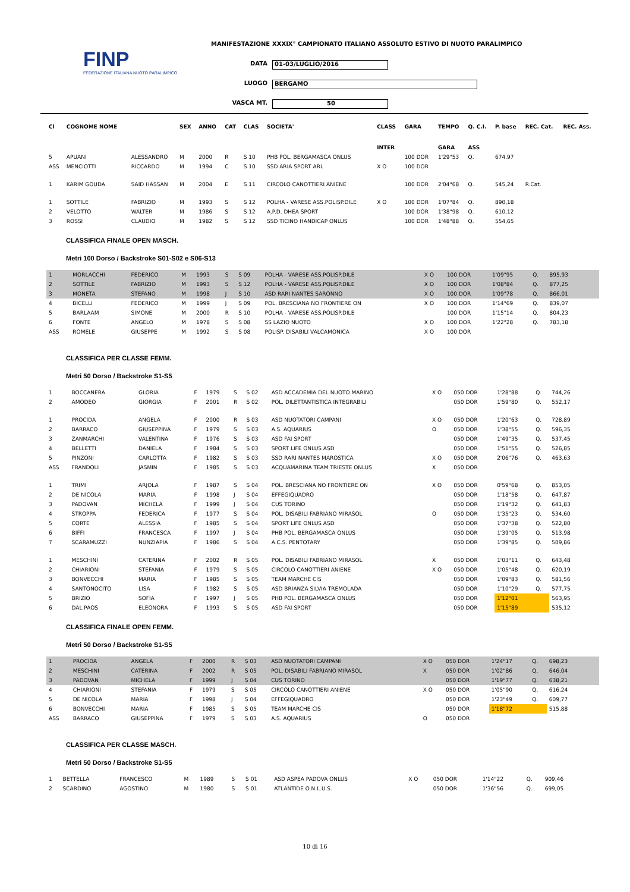FINP
FEDERAZIONE ITALIANA NUOTO PARALIMPICO
MANIFESTAZIONE XXXIX° CAMPIONATO ITALIANO ASSOLUTO ESTIVO DI NUOTO PARALIMPICO
DATA 01-03/LUGLIO/2016
LUOGO BERGAMO
VASCA MT. 50
| Cl | COGNOME NOME | | SEX | ANNO | CAT | CLAS | SOCIETA' | CLASS | GARA | TEMPO | Q. C.I. | P. base | REC. Cat. | REC. Ass. |
| --- | --- | --- | --- | --- | --- | --- | --- | --- | --- | --- | --- | --- | --- | --- |
| | | | | | | | | INTER | | GARA | ASS | | | |
| 5 | APUANI | ALESSANDRO | M | 2000 | R | S 10 | PHB POL. BERGAMASCA ONLUS | | 100 DOR | 1'29"53 | Q. | 674,97 | | |
| ASS | MENCIOTTI | RICCARDO | M | 1994 | C | S 10 | SSD ARIA SPORT ARL | X O | 100 DOR | | | | | |
| 1 | KARIM GOUDA | SAID HASSAN | M | 2004 | E | S 11 | CIRCOLO CANOTTIERI ANIENE | | 100 DOR | 2'04"68 | Q. | 545,24 | R.Cat. | |
| 1 | SOTTILE | FABRIZIO | M | 1993 | S | S 12 | POLHA - VARESE ASS.POLISP.DILE | X O | 100 DOR | 1'07"84 | Q. | 890,18 | | |
| 2 | VELOTTO | WALTER | M | 1986 | S | S 12 | A.P.D. DHEA SPORT | | 100 DOR | 1'38"98 | Q. | 610,12 | | |
| 3 | ROSSI | CLAUDIO | M | 1982 | S | S 12 | SSD TICINO HANDICAP ONLUS | | 100 DOR | 1'48"88 | Q. | 554,65 | | |
CLASSIFICA FINALE OPEN MASCH.
Metri 100 Dorso / Backstroke S01-S02 e S06-S13
| 1 | MORLACCHI | FEDERICO | M | 1993 | S | S 09 | POLHA - VARESE ASS.POLISP.DILE | X O | 100 DOR | 1'09"95 | Q. | 895,93 | | |
| 2 | SOTTILE | FABRIZIO | M | 1993 | S | S 12 | POLHA - VARESE ASS.POLISP.DILE | X O | 100 DOR | 1'08"84 | Q. | 877,25 | | |
| 3 | MONETA | STEFANO | M | 1998 | J | S 10 | ASD RARI NANTES SARONNO | X O | 100 DOR | 1'09"78 | Q. | 866,01 | | |
| 4 | BICELLI | FEDERICO | M | 1999 | J | S 09 | POL. BRESCIANA NO FRONTIERE ON | X O | 100 DOR | 1'14"69 | Q. | 839,07 | | |
| 5 | BARLAAM | SIMONE | M | 2000 | R | S 10 | POLHA - VARESE ASS.POLISP.DILE | | 100 DOR | 1'15"14 | Q. | 804,23 | | |
| 6 | FONTE | ANGELO | M | 1978 | S | S 08 | SS LAZIO NUOTO | X O | 100 DOR | 1'22"28 | Q. | 783,18 | | |
| ASS | ROMELE | GIUSEPPE | M | 1992 | S | S 08 | POLISP. DISABILI VALCAMONICA | X O | 100 DOR | | | | | |
CLASSIFICA PER CLASSE FEMM.
Metri 50 Dorso / Backstroke S1-S5
| 1 | BOCCANERA | GLORIA | F | 1979 | S | S 02 | ASD ACCADEMIA DEL NUOTO MARINO | X O | 050 DOR | 1'28"88 | Q. | 744,26 | | |
| 2 | AMODEO | GIORGIA | F | 2001 | R | S 02 | POL. DILETTANTISTICA INTEGRABILI | | 050 DOR | 1'59"80 | Q. | 552,17 | | |
| 1 | PROCIDA | ANGELA | F | 2000 | R | S 03 | ASD NUOTATORI CAMPANI | X O | 050 DOR | 1'20"63 | Q. | 728,89 | | |
| 2 | BARRACO | GIUSEPPINA | F | 1979 | S | S 03 | A.S. AQUARIUS | O | 050 DOR | 1'38"55 | Q. | 596,35 | | |
| 3 | ZANMARCHI | VALENTINA | F | 1976 | S | S 03 | ASD FAI SPORT | | 050 DOR | 1'49"35 | Q. | 537,45 | | |
| 4 | BELLETTI | DANIELA | F | 1984 | S | S 03 | SPORT LIFE ONLUS ASD | | 050 DOR | 1'51"55 | Q. | 526,85 | | |
| 5 | PINZONI | CARLOTTA | F | 1982 | S | S 03 | SSD RARI NANTES MAROSTICA | X O | 050 DOR | 2'06"76 | Q. | 463,63 | | |
| ASS | FRANDOLI | JASMIN | F | 1985 | S | S 03 | ACQUAMARINA TEAM TRIESTE ONLUS | X | 050 DOR | | | | | |
| 1 | TRIMI | ARJOLA | F | 1987 | S | S 04 | POL. BRESCIANA NO FRONTIERE ON | X O | 050 DOR | 0'59"68 | Q. | 853,05 | | |
| 2 | DE NICOLA | MARIA | F | 1998 | J | S 04 | EFFEGIQUADRO | | 050 DOR | 1'18"58 | Q. | 647,87 | | |
| 3 | PADOVAN | MICHELA | F | 1999 | J | S 04 | CUS TORINO | | 050 DOR | 1'19"32 | Q. | 641,83 | | |
| 4 | STROPPA | FEDERICA | F | 1977 | S | S 04 | POL. DISABILI FABRIANO MIRASOL | O | 050 DOR | 1'35"23 | Q. | 534,60 | | |
| 5 | CORTE | ALESSIA | F | 1985 | S | S 04 | SPORT LIFE ONLUS ASD | | 050 DOR | 1'37"38 | Q. | 522,80 | | |
| 6 | BIFFI | FRANCESCA | F | 1997 | J | S 04 | PHB POL. BERGAMASCA ONLUS | | 050 DOR | 1'39"05 | Q. | 513,98 | | |
| 7 | SCARAMUZZI | NUNZIAPIA | F | 1986 | S | S 04 | A.C.S. PENTOTARY | | 050 DOR | 1'39"85 | Q. | 509,86 | | |
| 1 | MESCHINI | CATERINA | F | 2002 | R | S 05 | POL. DISABILI FABRIANO MIRASOL | X | 050 DOR | 1'03"11 | Q. | 643,48 | | |
| 2 | CHIARIONI | STEFANIA | F | 1979 | S | S 05 | CIRCOLO CANOTTIERI ANIENE | X O | 050 DOR | 1'05"48 | Q. | 620,19 | | |
| 3 | BONVECCHI | MARIA | F | 1985 | S | S 05 | TEAM MARCHE CIS | | 050 DOR | 1'09"83 | Q. | 581,56 | | |
| 4 | SANTONOCITO | LISA | F | 1982 | S | S 05 | ASD BRIANZA SILVIA TREMOLADA | | 050 DOR | 1'10"29 | Q. | 577,75 | | |
| 5 | BRIZIO | SOFIA | F | 1997 | J | S 05 | PHB POL. BERGAMASCA ONLUS | | 050 DOR | 1'12"01 | | 563,95 | | |
| 6 | DAL PAOS | ELEONORA | F | 1993 | S | S 05 | ASD FAI SPORT | | 050 DOR | 1'15"89 | | 535,12 | | |
CLASSIFICA FINALE OPEN FEMM.
Metri 50 Dorso / Backstroke S1-S5
| 1 | PROCIDA | ANGELA | F | 2000 | R | S 03 | ASD NUOTATORI CAMPANI | X O | 050 DOR | 1'24"17 | Q. | 698,23 | | |
| 2 | MESCHINI | CATERINA | F | 2002 | R | S 05 | POL. DISABILI FABRIANO MIRASOL | X | 050 DOR | 1'02"86 | Q. | 646,04 | | |
| 3 | PADOVAN | MICHELA | F | 1999 | J | S 04 | CUS TORINO | | 050 DOR | 1'19"77 | Q. | 638,21 | | |
| 4 | CHIARIONI | STEFANIA | F | 1979 | S | S 05 | CIRCOLO CANOTTIERI ANIENE | X O | 050 DOR | 1'05"90 | Q. | 616,24 | | |
| 5 | DE NICOLA | MARIA | F | 1998 | J | S 04 | EFFEGIQUADRO | | 050 DOR | 1'23"49 | Q. | 609,77 | | |
| 6 | BONVECCHI | MARIA | F | 1985 | S | S 05 | TEAM MARCHE CIS | | 050 DOR | 1'18"72 | | 515,88 | | |
| ASS | BARRACO | GIUSEPPINA | F | 1979 | S | S 03 | A.S. AQUARIUS | O | 050 DOR | | | | | |
CLASSIFICA PER CLASSE MASCH.
Metri 50 Dorso / Backstroke S1-S5
| 1 | BETTELLA | FRANCESCO | M | 1989 | S | S 01 | ASD ASPEA PADOVA ONLUS | X O | 050 DOR | 1'14"22 | Q. | 909,46 | | |
| 2 | SCARDINO | AGOSTINO | M | 1980 | S | S 01 | ATLANTIDE O.N.L.U.S. | | 050 DOR | 1'36"56 | Q. | 699,05 | | |
10 di 16